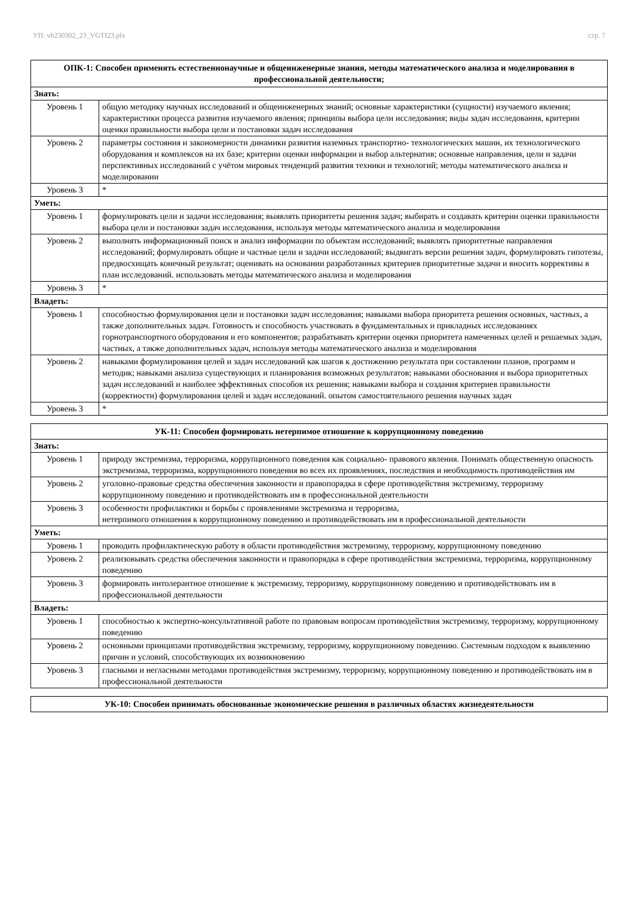УП: vb230302_23_VGTI23.plx стр. 7
| ОПК-1: Способен применять естественнонаучные и общеинженерные знания, методы математического анализа и моделирования в профессиональной деятельности; | |
| --- | --- |
| Знать: | |
| Уровень 1 | общую методику научных исследований и общеинженерных знаний; основные характеристики (сущности) изучаемого явления; характеристики процесса развития изучаемого явления; принципы выбора цели исследования; виды задач исследования, критерии оценки правильности выбора цели и постановки задач исследования |
| Уровень 2 | параметры состояния и закономерности динамики развития наземных транспортно- технологических машин, их технологического оборудования и комплексов на их базе; критерии оценки информации и выбор альтернатив; основные направления, цели и задачи перспективных исследований с учётом мировых тенденций развития техники и технологий; методы математического анализа и моделировании |
| Уровень 3 | * |
| Уметь: | |
| Уровень 1 | формулировать цели и задачи исследования; выявлять приоритеты решения задач; выбирать и создавать критерии оценки правильности выбора цели и постановки задач исследования, используя методы математического анализа и моделирования |
| Уровень 2 | выполнять информационный поиск и анализ информации по объектам исследований; выявлять приоритетные направления исследований; формулировать общие и частные цели и задачи исследований; выдвигать версии решения задач, формулировать гипотезы, предвосхищать конечный результат; оценивать на основании разработанных критериев приоритетные задачи и вносить коррективы в план исследований. использовать методы математического анализа и моделирования |
| Уровень 3 | * |
| Владеть: | |
| Уровень 1 | способностью формулирования цели и постановки задач исследования; навыками выбора приоритета решения основных, частных, а также дополнительных задач. Готовность и способность участвовать в фундаментальных и прикладных исследованиях горнотранспортного оборудования и его компонентов; разрабатывать критерии оценки приоритета намеченных целей и решаемых задач, частных, а также дополнительных задач, используя методы математического анализа и моделирования |
| Уровень 2 | навыками формулирования целей и задач исследований как шагов к достижению результата при составлении планов, программ и методик; навыками анализа существующих и планирования возможных результатов; навыками обоснования и выбора приоритетных задач исследований и наиболее эффективных способов их решения; навыками выбора и создания критериев правильности (корректности) формулирования целей и задач исследований. опытом самостоятельного решения научных задач |
| Уровень 3 | * |
| УК-11: Способен формировать нетерпимое отношение к коррупционному поведению | |
| --- | --- |
| Знать: | |
| Уровень 1 | природу экстремизма, терроризма, коррупционного поведения как социально- правового явления. Понимать общественную опасность экстремизма, терроризма, коррупционного поведения во всех их проявлениях, последствия и необходимость противодействия им |
| Уровень 2 | уголовно-правовые средства обеспечения законности и правопорядка в сфере противодействия экстремизму, терроризму коррупционному поведению и противодействовать им в профессиональной деятельности |
| Уровень 3 | особенности профилактики и борьбы с проявлениями экстремизма и терроризма, нетерпимого отношения к коррупционному поведению и противодействовать им в профессиональной деятельности |
| Уметь: | |
| Уровень 1 | проводить профилактическую работу в области противодействия экстремизму, терроризму, коррупционному поведению |
| Уровень 2 | реализовывать средства обеспечения законности и правопорядка в сфере противодействия экстремизма, терроризма, коррупционному поведению |
| Уровень 3 | формировать интолерантное отношение к экстремизму, терроризму, коррупционному поведению и противодействовать им в профессиональной деятельности |
| Владеть: | |
| Уровень 1 | способностью к экспертно-консультативной работе по правовым вопросам противодействия экстремизму, терроризму, коррупционному поведению |
| Уровень 2 | основными принципами противодействия экстремизму, терроризму, коррупционному поведению. Системным подходом к выявлению причин и условий, способствующих их возникновению |
| Уровень 3 | гласными и негласными методами противодействия экстремизму, терроризму, коррупционному поведению и противодействовать им в профессиональной деятельности |
| УК-10: Способен принимать обоснованные экономические решения в различных областях жизнедеятельности |
| --- |